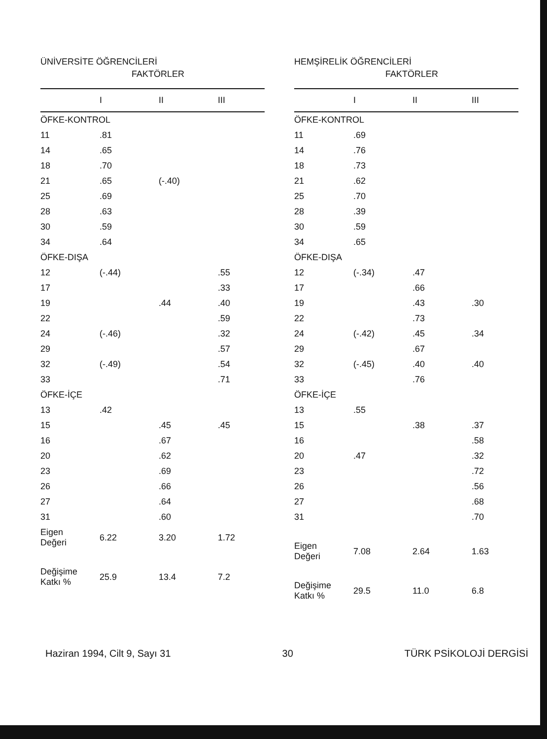ÜNİVERSİTE ÖĞRENCİLERİ
FAKTÖRLER
| | I | II | III |
| --- | --- | --- | --- |
| ÖFKE-KONTROL | | | |
| 11 | .81 | | |
| 14 | .65 | | |
| 18 | .70 | | |
| 21 | .65 | (-.40) | |
| 25 | .69 | | |
| 28 | .63 | | |
| 30 | .59 | | |
| 34 | .64 | | |
| ÖFKE-DIŞA | | | |
| 12 | (-.44) | | .55 |
| 17 | | | .33 |
| 19 | | .44 | .40 |
| 22 | | | .59 |
| 24 | (-.46) | | .32 |
| 29 | | | .57 |
| 32 | (-.49) | | .54 |
| 33 | | | .71 |
| ÖFKE-İÇE | | | |
| 13 | .42 | | |
| 15 | | .45 | .45 |
| 16 | | .67 | |
| 20 | | .62 | |
| 23 | | .69 | |
| 26 | | .66 | |
| 27 | | .64 | |
| 31 | | .60 | |
| Eigen Değeri | 6.22 | 3.20 | 1.72 |
| Değişime Katkı % | 25.9 | 13.4 | 7.2 |
HEMŞİRELİK ÖĞRENCİLERİ
FAKTÖRLER
| | I | II | III |
| --- | --- | --- | --- |
| ÖFKE-KONTROL | | | |
| 11 | .69 | | |
| 14 | .76 | | |
| 18 | .73 | | |
| 21 | .62 | | |
| 25 | .70 | | |
| 28 | .39 | | |
| 30 | .59 | | |
| 34 | .65 | | |
| ÖFKE-DIŞA | | | |
| 12 | (-.34) | .47 | |
| 17 | | .66 | |
| 19 | | .43 | .30 |
| 22 | | .73 | |
| 24 | (-.42) | .45 | .34 |
| 29 | | .67 | |
| 32 | (-.45) | .40 | .40 |
| 33 | | .76 | |
| ÖFKE-İÇE | | | |
| 13 | .55 | | |
| 15 | | .38 | .37 |
| 16 | | | .58 |
| 20 | .47 | | .32 |
| 23 | | | .72 |
| 26 | | | .56 |
| 27 | | | .68 |
| 31 | | | .70 |
| Eigen Değeri | 7.08 | 2.64 | 1.63 |
| Değişime Katkı % | 29.5 | 11.0 | 6.8 |
Haziran 1994, Cilt 9, Sayı 31 30 TÜRK PSİKOLOJİ DERGİSİ